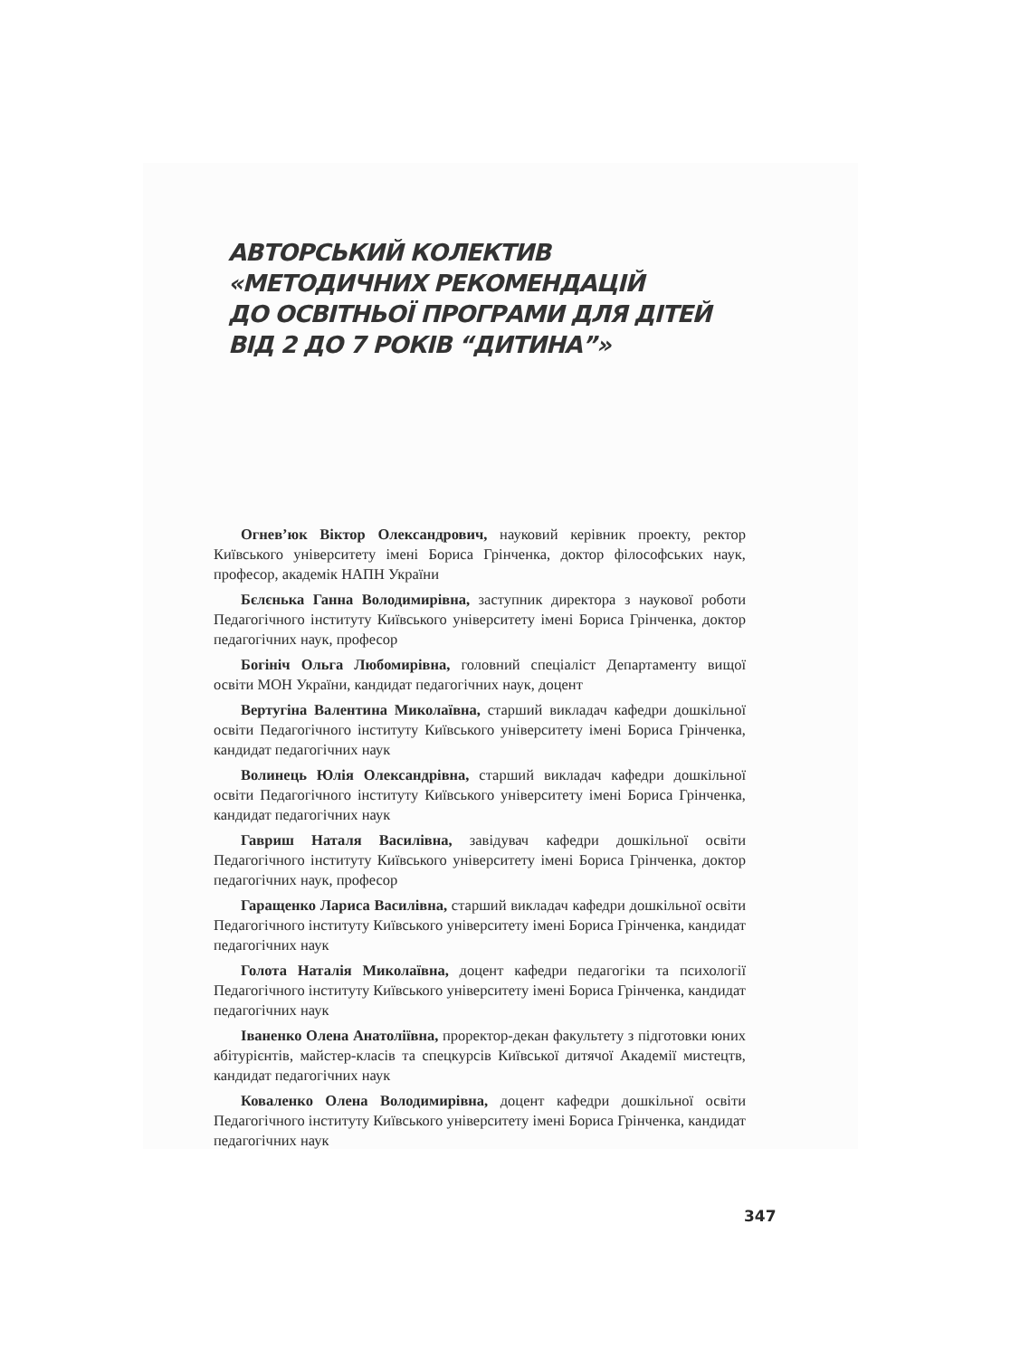АВТОРСЬКИЙ КОЛЕКТИВ
«МЕТОДИЧНИХ РЕКОМЕНДАЦІЙ
ДО ОСВІТНЬОЇ ПРОГРАМИ ДЛЯ ДІТЕЙ
ВІД 2 ДО 7 РОКІВ “ДИТИНА”»
Огнев’юк Віктор Олександрович, науковий керівник проекту, ректор Київського університету імені Бориса Грінченка, доктор філософських наук, професор, академік НАПН України
Бєлєнька Ганна Володимирівна, заступник директора з наукової роботи Педагогічного інституту Київського університету імені Бориса Грінченка, доктор педагогічних наук, професор
Богініч Ольга Любомирівна, головний спеціаліст Департаменту вищої освіти МОН України, кандидат педагогічних наук, доцент
Вертугіна Валентина Миколаївна, старший викладач кафедри дошкільної освіти Педагогічного інституту Київського університету імені Бориса Грінченка, кандидат педагогічних наук
Волинець Юлія Олександрівна, старший викладач кафедри дошкільної освіти Педагогічного інституту Київського університету імені Бориса Грінченка, кандидат педагогічних наук
Гавриш Наталя Василівна, завідувач кафедри дошкільної освіти Педагогічного інституту Київського університету імені Бориса Грінченка, доктор педагогічних наук, професор
Гаращенко Лариса Василівна, старший викладач кафедри дошкільної освіти Педагогічного інституту Київського університету імені Бориса Грінченка, кандидат педагогічних наук
Голота Наталія Миколаївна, доцент кафедри педагогіки та психології Педагогічного інституту Київського університету імені Бориса Грінченка, кандидат педагогічних наук
Іваненко Олена Анатоліївна, проректор-декан факультету з підготовки юних абітурієнтів, майстер-класів та спецкурсів Київської дитячої Академії мистецтв, кандидат педагогічних наук
Коваленко Олена Володимирівна, доцент кафедри дошкільної освіти Педагогічного інституту Київського університету імені Бориса Грінченка, кандидат педагогічних наук
347